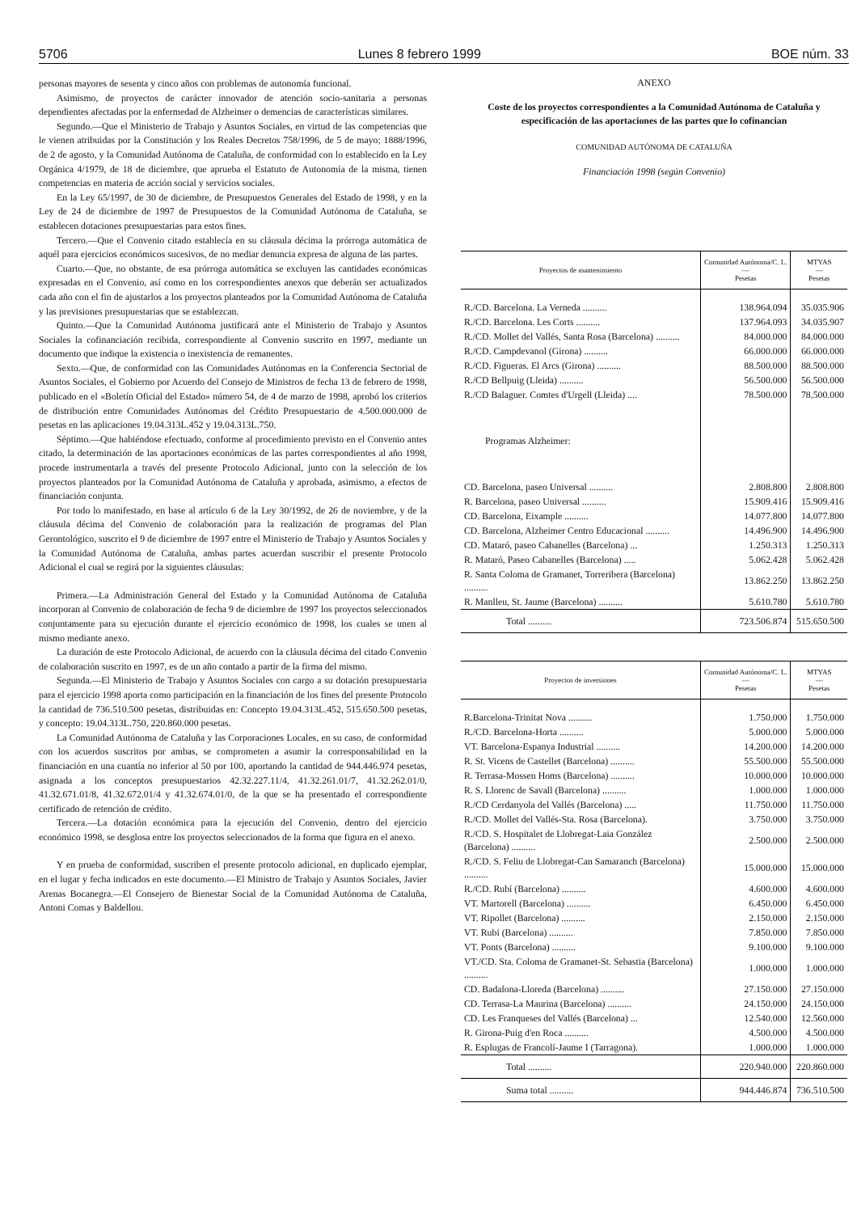5706 Lunes 8 febrero 1999 BOE núm. 33
personas mayores de sesenta y cinco años con problemas de autonomía funcional.
Asimismo, de proyectos de carácter innovador de atención socio-sanitaria a personas dependientes afectadas por la enfermedad de Alzheimer o demencias de características similares.
Segundo.—Que el Ministerio de Trabajo y Asuntos Sociales, en virtud de las competencias que le vienen atribuidas por la Constitución y los Reales Decretos 758/1996, de 5 de mayo; 1888/1996, de 2 de agosto, y la Comunidad Autónoma de Cataluña, de conformidad con lo establecido en la Ley Orgánica 4/1979, de 18 de diciembre, que aprueba el Estatuto de Autonomía de la misma, tienen competencias en materia de acción social y servicios sociales.
En la Ley 65/1997, de 30 de diciembre, de Presupuestos Generales del Estado de 1998, y en la Ley de 24 de diciembre de 1997 de Presupuestos de la Comunidad Autónoma de Cataluña, se establecen dotaciones presupuestarias para estos fines.
Tercero.—Que el Convenio citado establecía en su cláusula décima la prórroga automática de aquél para ejercicios económicos sucesivos, de no mediar denuncia expresa de alguna de las partes.
Cuarto.—Que, no obstante, de esa prórroga automática se excluyen las cantidades económicas expresadas en el Convenio, así como en los correspondientes anexos que deberán ser actualizados cada año con el fin de ajustarlos a los proyectos planteados por la Comunidad Autónoma de Cataluña y las previsiones presupuestarias que se establezcan.
Quinto.—Que la Comunidad Autónoma justificará ante el Ministerio de Trabajo y Asuntos Sociales la cofinanciación recibida, correspondiente al Convenio suscrito en 1997, mediante un documento que indique la existencia o inexistencia de remanentes.
Sexto.—Que, de conformidad con las Comunidades Autónomas en la Conferencia Sectorial de Asuntos Sociales, el Gobierno por Acuerdo del Consejo de Ministros de fecha 13 de febrero de 1998, publicado en el «Boletín Oficial del Estado» número 54, de 4 de marzo de 1998, aprobó los criterios de distribución entre Comunidades Autónomas del Crédito Presupuestario de 4.500.000.000 de pesetas en las aplicaciones 19.04.313L.452 y 19.04.313L.750.
Séptimo.—Que habiéndose efectuado, conforme al procedimiento previsto en el Convenio antes citado, la determinación de las aportaciones económicas de las partes correspondientes al año 1998, procede instrumentarla a través del presente Protocolo Adicional, junto con la selección de los proyectos planteados por la Comunidad Autónoma de Cataluña y aprobada, asimismo, a efectos de financiación conjunta.
Por todo lo manifestado, en base al artículo 6 de la Ley 30/1992, de 26 de noviembre, y de la cláusula décima del Convenio de colaboración para la realización de programas del Plan Gerontológico, suscrito el 9 de diciembre de 1997 entre el Ministerio de Trabajo y Asuntos Sociales y la Comunidad Autónoma de Cataluña, ambas partes acuerdan suscribir el presente Protocolo Adicional el cual se regirá por la siguientes cláusulas:
Primera.—La Administración General del Estado y la Comunidad Autónoma de Cataluña incorporan al Convenio de colaboración de fecha 9 de diciembre de 1997 los proyectos seleccionados conjuntamente para su ejecución durante el ejercicio económico de 1998, los cuales se unen al mismo mediante anexo.
La duración de este Protocolo Adicional, de acuerdo con la cláusula décima del citado Convenio de colaboración suscrito en 1997, es de un año contado a partir de la firma del mismo.
Segunda.—El Ministerio de Trabajo y Asuntos Sociales con cargo a su dotación presupuestaria para el ejercicio 1998 aporta como participación en la financiación de los fines del presente Protocolo la cantidad de 736.510.500 pesetas, distribuidas en: Concepto 19.04.313L.452, 515.650.500 pesetas, y concepto: 19.04.313L.750, 220.860.000 pesetas.
La Comunidad Autónoma de Cataluña y las Corporaciones Locales, en su caso, de conformidad con los acuerdos suscritos por ambas, se comprometen a asumir la corresponsabilidad en la financiación en una cuantía no inferior al 50 por 100, aportando la cantidad de 944.446.974 pesetas, asignada a los conceptos presupuestarios 42.32.227.11/4, 41.32.261.01/7, 41.32.262.01/0, 41.32.671.01/8, 41.32.672.01/4 y 41.32.674.01/0, de la que se ha presentado el correspondiente certificado de retención de crédito.
Tercera.—La dotación económica para la ejecución del Convenio, dentro del ejercicio económico 1998, se desglosa entre los proyectos seleccionados de la forma que figura en el anexo.
Y en prueba de conformidad, suscriben el presente protocolo adicional, en duplicado ejemplar, en el lugar y fecha indicados en este documento.—El Ministro de Trabajo y Asuntos Sociales, Javier Arenas Bocanegra.—El Consejero de Bienestar Social de la Comunidad Autónoma de Cataluña, Antoni Comas y Baldellou.
ANEXO
Coste de los proyectos correspondientes a la Comunidad Autónoma de Cataluña y especificación de las aportaciones de las partes que lo cofinancian
COMUNIDAD AUTÓNOMA DE CATALUÑA
Financiación 1998 (según Convenio)
| Proyectos de mantenimiento | Comunidad Autónoma/C. L. — Pesetas | MTYAS — Pesetas |
| --- | --- | --- |
| R./CD. Barcelona. La Verneda .......... | 138.964.094 | 35.035.906 |
| R./CD. Barcelona. Les Corts .......... | 137.964.093 | 34.035.907 |
| R./CD. Mollet del Vallés, Santa Rosa (Barcelona) .......... | 84.000.000 | 84.000.000 |
| R./CD. Campdevanol (Girona) .......... | 66.000.000 | 66.000.000 |
| R./CD. Figueras. El Arcs (Girona) .......... | 88.500.000 | 88.500.000 |
| R./CD Bellpuig (Lleida) .......... | 56.500.000 | 56.500.000 |
| R./CD Balaguer. Comtes d'Urgell (Lleida) .... | 78.500.000 | 78.500.000 |
| Programas Alzheimer: | | |
| CD. Barcelona, paseo Universal .......... | 2.808.800 | 2.808.800 |
| R. Barcelona, paseo Universal .......... | 15.909.416 | 15.909.416 |
| CD. Barcelona, Eixample .......... | 14.077.800 | 14.077.800 |
| CD. Barcelona, Alzheimer Centro Educacional .......... | 14.496.900 | 14.496.900 |
| CD. Mataró, paseo Cabanelles (Barcelona) ... | 1.250.313 | 1.250.313 |
| R. Mataró, Paseo Cabanelles (Barcelona) ..... | 5.062.428 | 5.062.428 |
| R. Santa Coloma de Gramanet, Torreribera (Barcelona) .......... | 13.862.250 | 13.862.250 |
| R. Manlleu, St. Jaume (Barcelona) .......... | 5.610.780 | 5.610.780 |
| Total .......... | 723.506.874 | 515.650.500 |
| Proyectos de inversiones | Comunidad Autónoma/C. L. — Pesetas | MTYAS — Pesetas |
| --- | --- | --- |
| R.Barcelona-Trinitat Nova .......... | 1.750.000 | 1.750.000 |
| R./CD. Barcelona-Horta .......... | 5.000.000 | 5.000.000 |
| VT. Barcelona-Espanya Industrial .......... | 14.200.000 | 14.200.000 |
| R. St. Vicens de Castellet (Barcelona) .......... | 55.500.000 | 55.500.000 |
| R. Terrasa-Mossen Homs (Barcelona) .......... | 10.000.000 | 10.000.000 |
| R. S. Llorenc de Savall (Barcelona) .......... | 1.000.000 | 1.000.000 |
| R./CD Cerdanyola del Vallés (Barcelona) ..... | 11.750.000 | 11.750.000 |
| R./CD. Mollet del Vallés-Sta. Rosa (Barcelona). | 3.750.000 | 3.750.000 |
| R./CD. S. Hospitalet de Llobregat-Laia González (Barcelona) .......... | 2.500.000 | 2.500.000 |
| R./CD. S. Feliu de Llobregat-Can Samaranch (Barcelona) .......... | 15.000.000 | 15.000.000 |
| R./CD. Rubí (Barcelona) .......... | 4.600.000 | 4.600.000 |
| VT. Martorell (Barcelona) .......... | 6.450.000 | 6.450.000 |
| VT. Ripollet (Barcelona) .......... | 2.150.000 | 2.150.000 |
| VT. Rubí (Barcelona) .......... | 7.850.000 | 7.850.000 |
| VT. Ponts (Barcelona) .......... | 9.100.000 | 9.100.000 |
| VT./CD. Sta. Coloma de Gramanet-St. Sebastia (Barcelona) .......... | 1.000.000 | 1.000.000 |
| CD. Badalona-Lloreda (Barcelona) .......... | 27.150.000 | 27.150.000 |
| CD. Terrasa-La Maurina (Barcelona) .......... | 24.150.000 | 24.150.000 |
| CD. Les Franqueses del Vallés (Barcelona) ... | 12.540.000 | 12.560.000 |
| R. Girona-Puig d'en Roca .......... | 4.500.000 | 4.500.000 |
| R. Esplugas de Francolí-Jaume I (Tarragona). | 1.000.000 | 1.000.000 |
| Total .......... | 220.940.000 | 220.860.000 |
| Suma total .......... | 944.446.874 | 736.510.500 |